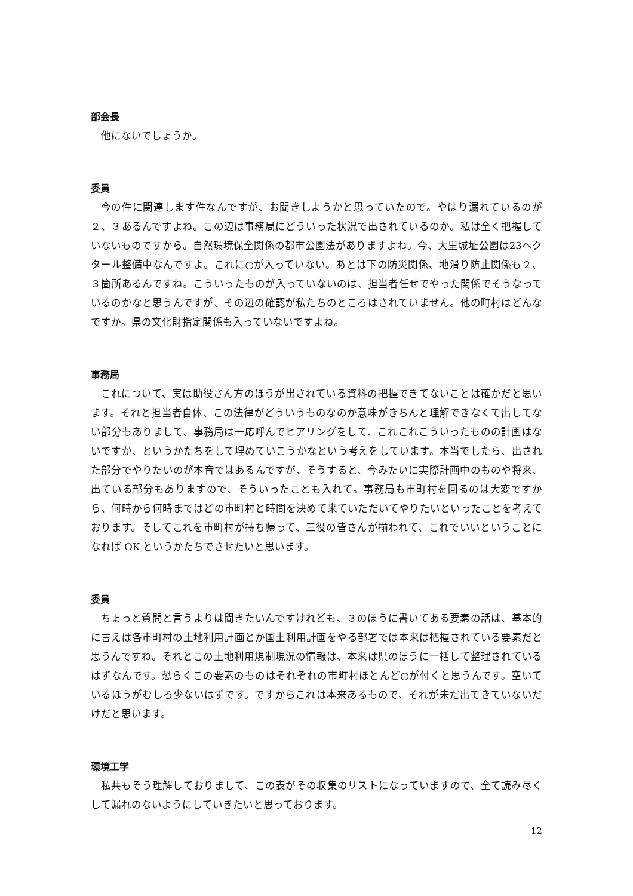部会長
他にないでしょうか。
委員
今の件に関連します件なんですが、お聞きしようかと思っていたので。やはり漏れているのが２、３あるんですよね。この辺は事務局にどういった状況で出されているのか。私は全く把握していないものですから。自然環境保全関係の都市公園法がありますよね。今、大里城址公園は23ヘクタール整備中なんですよ。これに○が入っていない。あとは下の防災関係、地滑り防止関係も２、３箇所あるんですね。こういったものが入っていないのは、担当者任せでやった関係でそうなっているのかなと思うんですが、その辺の確認が私たちのところはされていません。他の町村はどんなですか。県の文化財指定関係も入っていないですよね。
事務局
これについて、実は助役さん方のほうが出されている資料の把握できてないことは確かだと思います。それと担当者自体、この法律がどういうものなのか意味がきちんと理解できなくて出してない部分もありまして、事務局は一応呼んでヒアリングをして、これこれこういったものの計画はないですか、というかたちをして埋めていこうかなという考えをしています。本当でしたら、出された部分でやりたいのが本音ではあるんですが、そうすると、今みたいに実際計画中のものや将来、出ている部分もありますので、そういったことも入れて。事務局も市町村を回るのは大変ですから、何時から何時まではどの市町村と時間を決めて来ていただいてやりたいといったことを考えております。そしてこれを市町村が持ち帰って、三役の皆さんが揃われて、これでいいということになれば OK というかたちでさせたいと思います。
委員
ちょっと質問と言うよりは聞きたいんですけれども、３のほうに書いてある要素の話は、基本的に言えば各市町村の土地利用計画とか国土利用計画をやる部署では本来は把握されている要素だと思うんですね。それとこの土地利用規制現況の情報は、本来は県のほうに一括して整理されているはずなんです。恐らくこの要素のものはそれぞれの市町村ほとんど○が付くと思うんです。空いているほうがむしろ少ないはずです。ですからこれは本来あるもので、それが未だ出てきていないだけだと思います。
環境工学
私共もそう理解しておりまして、この表がその収集のリストになっていますので、全て読み尽くして漏れのないようにしていきたいと思っております。
12